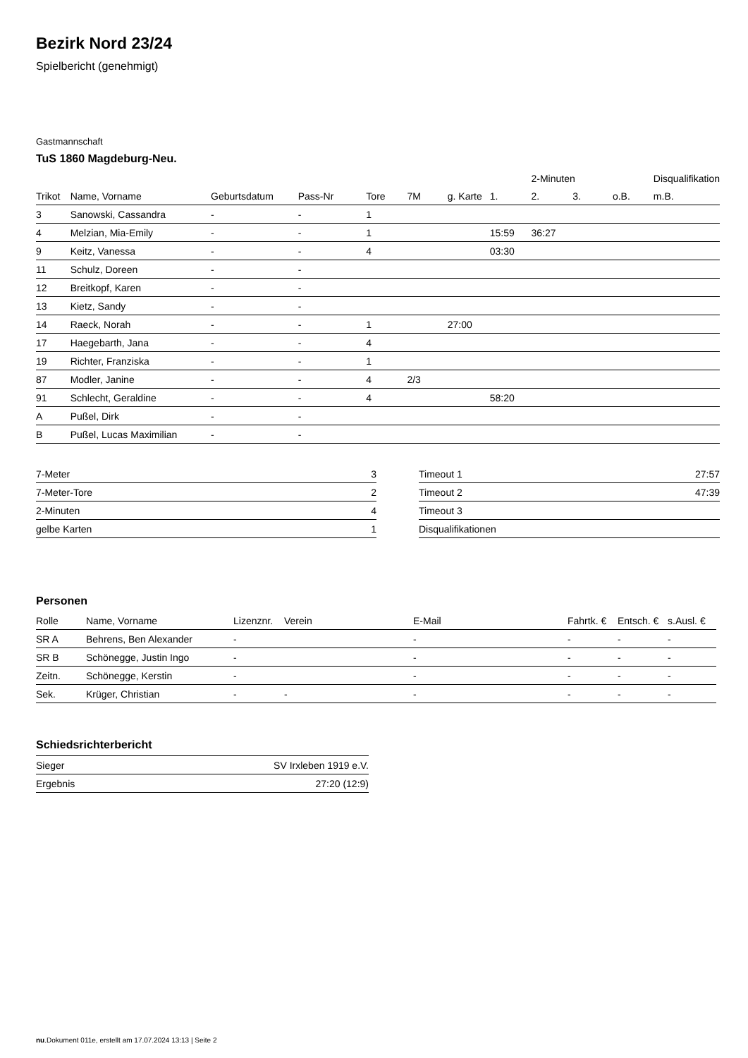Bezirk Nord 23/24
Spielbericht (genehmigt)
Gastmannschaft
TuS 1860 Magdeburg-Neu.
| | | | | | | | | 2-Minuten | | | Disqualifikation |
| --- | --- | --- | --- | --- | --- | --- | --- | --- | --- | --- | --- |
| Trikot | Name, Vorname | Geburtsdatum | Pass-Nr | Tore | 7M | g. Karte | 1. | 2. | 3. | o.B. | m.B. |
| 3 | Sanowski, Cassandra | - | - | 1 | | | | | | | |
| 4 | Melzian, Mia-Emily | - | - | 1 | | | 15:59 | 36:27 | | | |
| 9 | Keitz, Vanessa | - | - | 4 | | | 03:30 | | | | |
| 11 | Schulz, Doreen | - | - | | | | | | | | |
| 12 | Breitkopf, Karen | - | - | | | | | | | | |
| 13 | Kietz, Sandy | - | - | | | | | | | | |
| 14 | Raeck, Norah | - | - | 1 | | 27:00 | | | | | |
| 17 | Haegebarth, Jana | - | - | 4 | | | | | | | |
| 19 | Richter, Franziska | - | - | 1 | | | | | | | |
| 87 | Modler, Janine | - | - | 4 | 2/3 | | | | | | |
| 91 | Schlecht, Geraldine | - | - | 4 | | | 58:20 | | | | |
| A | Pußel, Dirk | - | - | | | | | | | | |
| B | Pußel, Lucas Maximilian | - | - | | | | | | | | |
| 7-Meter | 3 |
| 7-Meter-Tore | 2 |
| 2-Minuten | 4 |
| gelbe Karten | 1 |
| Timeout 1 | 27:57 |
| Timeout 2 | 47:39 |
| Timeout 3 | |
| Disqualifikationen | |
Personen
| Rolle | Name, Vorname | Lizenznr. | Verein | E-Mail | Fahrtk. € | Entsch. € | s.Ausl. € |
| --- | --- | --- | --- | --- | --- | --- | --- |
| SR A | Behrens, Ben Alexander | - | | - | - | - | - |
| SR B | Schönegge, Justin Ingo | - | | - | - | - | - |
| Zeitn. | Schönegge, Kerstin | - | | - | - | - | - |
| Sek. | Krüger, Christian | - | - | - | - | - | - |
Schiedsrichterbericht
| Sieger | SV Irxleben 1919 e.V. |
| Ergebnis | 27:20 (12:9) |
nu.Dokument 011e, erstellt am 17.07.2024 13:13 | Seite 2